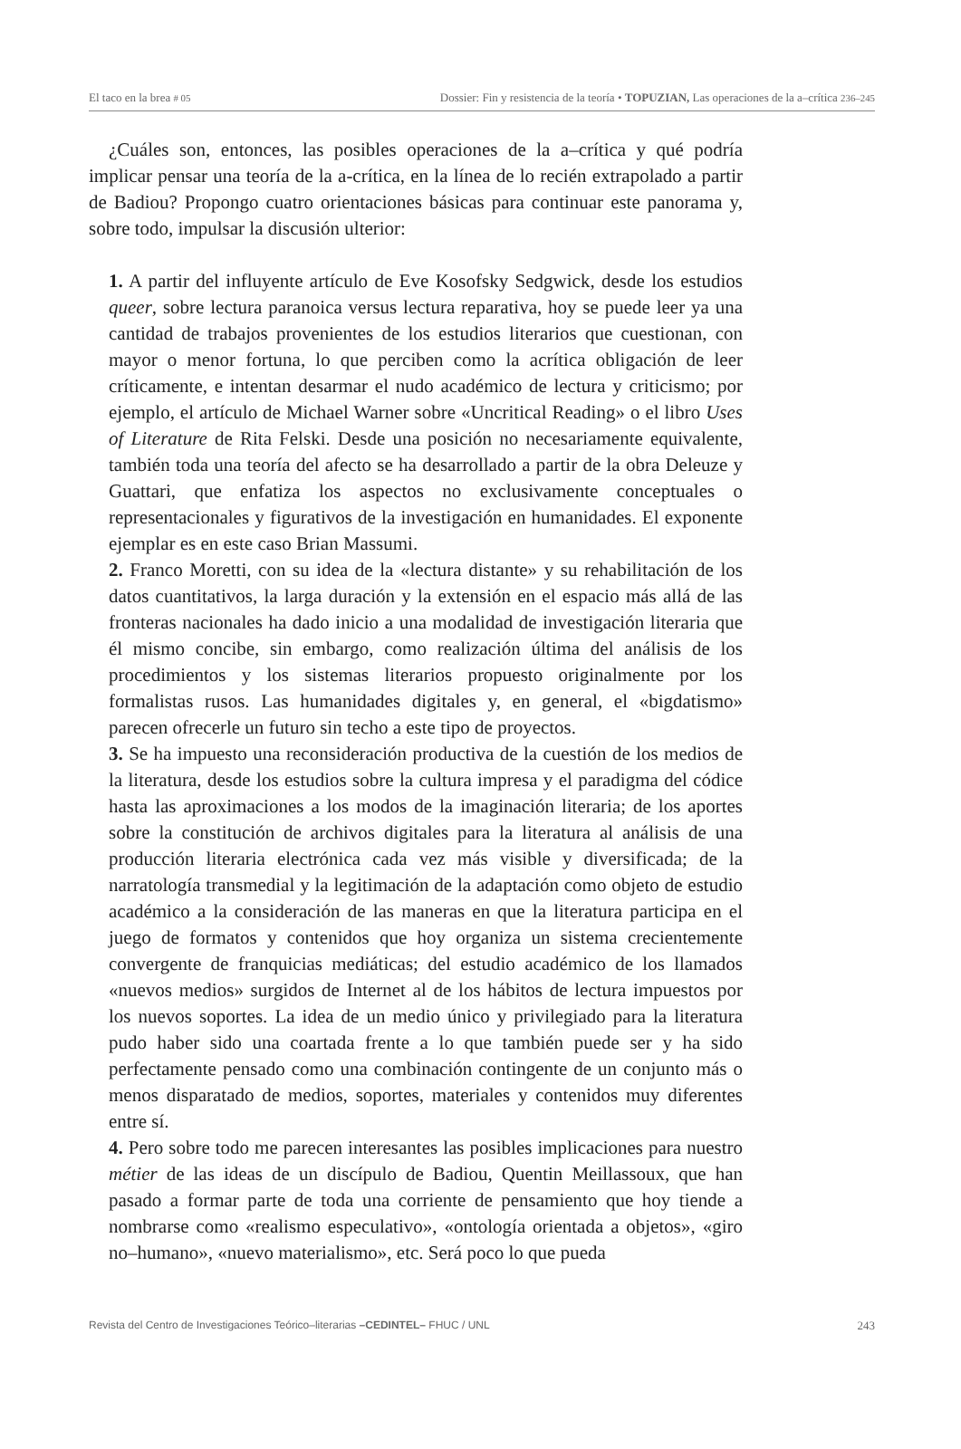El taco en la brea # 05 Dossier: Fin y resistencia de la teoría • TOPUZIAN, Las operaciones de la a–crítica 236–245
¿Cuáles son, entonces, las posibles operaciones de la a–crítica y qué podría implicar pensar una teoría de la a-crítica, en la línea de lo recién extrapolado a partir de Badiou? Propongo cuatro orientaciones básicas para continuar este panorama y, sobre todo, impulsar la discusión ulterior:
1. A partir del influyente artículo de Eve Kosofsky Sedgwick, desde los estudios queer, sobre lectura paranoica versus lectura reparativa, hoy se puede leer ya una cantidad de trabajos provenientes de los estudios literarios que cuestionan, con mayor o menor fortuna, lo que perciben como la acrítica obligación de leer críticamente, e intentan desarmar el nudo académico de lectura y criticismo; por ejemplo, el artículo de Michael Warner sobre «Uncritical Reading» o el libro Uses of Literature de Rita Felski. Desde una posición no necesariamente equivalente, también toda una teoría del afecto se ha desarrollado a partir de la obra Deleuze y Guattari, que enfatiza los aspectos no exclusivamente conceptuales o representacionales y figurativos de la investigación en humanidades. El exponente ejemplar es en este caso Brian Massumi.
2. Franco Moretti, con su idea de la «lectura distante» y su rehabilitación de los datos cuantitativos, la larga duración y la extensión en el espacio más allá de las fronteras nacionales ha dado inicio a una modalidad de investigación literaria que él mismo concibe, sin embargo, como realización última del análisis de los procedimientos y los sistemas literarios propuesto originalmente por los formalistas rusos. Las humanidades digitales y, en general, el «bigdatismo» parecen ofrecerle un futuro sin techo a este tipo de proyectos.
3. Se ha impuesto una reconsideración productiva de la cuestión de los medios de la literatura, desde los estudios sobre la cultura impresa y el paradigma del códice hasta las aproximaciones a los modos de la imaginación literaria; de los aportes sobre la constitución de archivos digitales para la literatura al análisis de una producción literaria electrónica cada vez más visible y diversificada; de la narratología transmedial y la legitimación de la adaptación como objeto de estudio académico a la consideración de las maneras en que la literatura participa en el juego de formatos y contenidos que hoy organiza un sistema crecientemente convergente de franquicias mediáticas; del estudio académico de los llamados «nuevos medios» surgidos de Internet al de los hábitos de lectura impuestos por los nuevos soportes. La idea de un medio único y privilegiado para la literatura pudo haber sido una coartada frente a lo que también puede ser y ha sido perfectamente pensado como una combinación contingente de un conjunto más o menos disparatado de medios, soportes, materiales y contenidos muy diferentes entre sí.
4. Pero sobre todo me parecen interesantes las posibles implicaciones para nuestro métier de las ideas de un discípulo de Badiou, Quentin Meillassoux, que han pasado a formar parte de toda una corriente de pensamiento que hoy tiende a nombrarse como «realismo especulativo», «ontología orientada a objetos», «giro no–humano», «nuevo materialismo», etc. Será poco lo que pueda
Revista del Centro de Investigaciones Teórico–literarias –CEDINTEL– FHUC / UNL 243